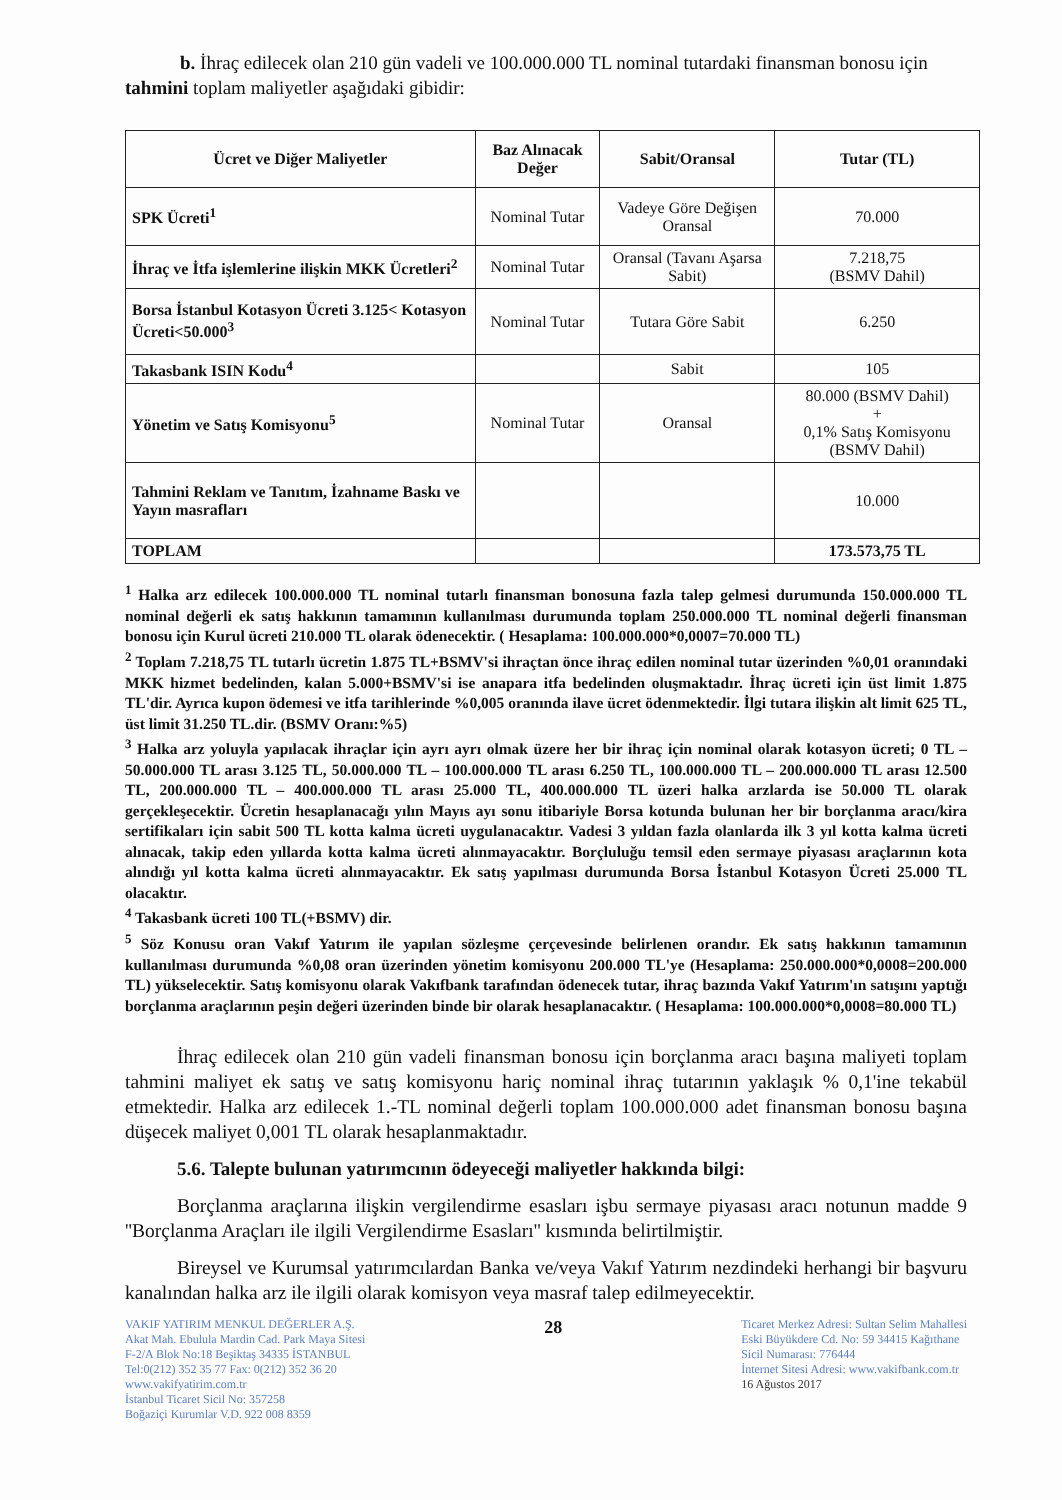b. İhraç edilecek olan 210 gün vadeli ve 100.000.000 TL nominal tutardaki finansman bonosu için tahmini toplam maliyetler aşağıdaki gibidir:
| Ücret ve Diğer Maliyetler | Baz Alınacak Değer | Sabit/Oransal | Tutar (TL) |
| --- | --- | --- | --- |
| SPK Ücreti<sup>1</sup> | Nominal Tutar | Vadeye Göre Değişen Oransal | 70.000 |
| İhraç ve İtfa işlemlerine ilişkin MKK Ücretleri<sup>2</sup> | Nominal Tutar | Oransal (Tavanı Aşarsa Sabit) | 7.218,75 (BSMV Dahil) |
| Borsa İstanbul Kotasyon Ücreti 3.125< Kotasyon Ücreti<50.000<sup>3</sup> | Nominal Tutar | Tutara Göre Sabit | 6.250 |
| Takasbank ISIN Kodu<sup>4</sup> | | Sabit | 105 |
| Yönetim ve Satış Komisyonu<sup>5</sup> | Nominal Tutar | Oransal | 80.000 (BSMV Dahil) + 0,1% Satış Komisyonu (BSMV Dahil) |
| Tahmini Reklam ve Tanıtım, İzahname Baskı ve Yayın masrafları | | | 10.000 |
| TOPLAM | | | 173.573,75 TL |
<sup>1</sup> Halka arz edilecek 100.000.000 TL nominal tutarlı finansman bonosuna fazla talep gelmesi durumunda 150.000.000 TL nominal değerli ek satış hakkının tamamının kullanılması durumunda toplam 250.000.000 TL nominal değerli finansman bonosu için Kurul ücreti 210.000 TL olarak ödenecektir. ( Hesaplama: 100.000.000*0,0007=70.000 TL)
<sup>2</sup> Toplam 7.218,75 TL tutarlı ücretin 1.875 TL+BSMV'si ihraçtan önce ihraç edilen nominal tutar üzerinden %0,01 oranındaki MKK hizmet bedelinden, kalan 5.000+BSMV'si ise anapara itfa bedelinden oluşmaktadır. İhraç ücreti için üst limit 1.875 TL'dir. Ayrıca kupon ödemesi ve itfa tarihlerinde %0,005 oranında ilave ücret ödenmektedir. İlgi tutara ilişkin alt limit 625 TL, üst limit 31.250 TL.dir. (BSMV Oranı:%5)
<sup>3</sup> Halka arz yoluyla yapılacak ihraçlar için ayrı ayrı olmak üzere her bir ihraç için nominal olarak kotasyon ücreti; 0 TL – 50.000.000 TL arası 3.125 TL, 50.000.000 TL – 100.000.000 TL arası 6.250 TL, 100.000.000 TL – 200.000.000 TL arası 12.500 TL, 200.000.000 TL – 400.000.000 TL arası 25.000 TL, 400.000.000 TL üzeri halka arzlarda ise 50.000 TL olarak gerçekleşecektir. Ücretin hesaplanacağı yılın Mayıs ayı sonu itibariyle Borsa kotunda bulunan her bir borçlanma aracı/kira sertifikaları için sabit 500 TL kotta kalma ücreti uygulanacaktır. Vadesi 3 yıldan fazla olanlarda ilk 3 yıl kotta kalma ücreti alınacak, takip eden yıllarda kotta kalma ücreti alınmayacaktır. Borçluluğu temsil eden sermaye piyasası araçlarının kota alındığı yıl kotta kalma ücreti alınmayacaktır. Ek satış yapılması durumunda Borsa İstanbul Kotasyon Ücreti 25.000 TL olacaktır.
<sup>4</sup> Takasbank ücreti 100 TL(+BSMV) dir.
<sup>5</sup> Söz Konusu oran Vakıf Yatırım ile yapılan sözleşme çerçevesinde belirlenen orandır. Ek satış hakkının tamamının kullanılması durumunda %0,08 oran üzerinden yönetim komisyonu 200.000 TL'ye (Hesaplama: 250.000.000*0,0008=200.000 TL) yükselecektir. Satış komisyonu olarak Vakıfbank tarafından ödenecek tutar, ihraç bazında Vakıf Yatırım'ın satışını yaptığı borçlanma araçlarının peşin değeri üzerinden binde bir olarak hesaplanacaktır. ( Hesaplama: 100.000.000*0,0008=80.000 TL)
İhraç edilecek olan 210 gün vadeli finansman bonosu için borçlanma aracı başına maliyeti toplam tahmini maliyet ek satış ve satış komisyonu hariç nominal ihraç tutarının yaklaşık % 0,1'ine tekabül etmektedir. Halka arz edilecek 1.-TL nominal değerli toplam 100.000.000 adet finansman bonosu başına düşecek maliyet 0,001 TL olarak hesaplanmaktadır.
5.6. Talepte bulunan yatırımcının ödeyeceği maliyetler hakkında bilgi:
Borçlanma araçlarına ilişkin vergilendirme esasları işbu sermaye piyasası aracı notunun madde 9 ''Borçlanma Araçları ile ilgili Vergilendirme Esasları'' kısmında belirtilmiştir.
Bireysel ve Kurumsal yatırımcılardan Banka ve/veya Vakıf Yatırım nezdindeki herhangi bir başvuru kanalından halka arz ile ilgili olarak komisyon veya masraf talep edilmeyecektir.
VAKIF YATIRIM MENKUL DEĞERLER A.Ş.
Akat Mah. Ebulula Mardin Cad. Park Maya Sitesi
F-2/A Blok No:18 Beşiktaş 34335 İSTANBUL
Tel:0(212) 352 35 77 Fax: 0(212) 352 36 20
www.vakifyatirim.com.tr
İstanbul Ticaret Sicil No: 357258
Boğaziçi Kurumlar V.D. 922 008 8359
28
Ticaret Merkez Adresi: Sultan Selim Mahallesi
Eski Büyükdere Cd. No: 59 34415 Kağıthane
Sicil Numarası: 776444
İnternet Sitesi Adresi: www.vakifbank.com.tr
16 Ağustos 2017